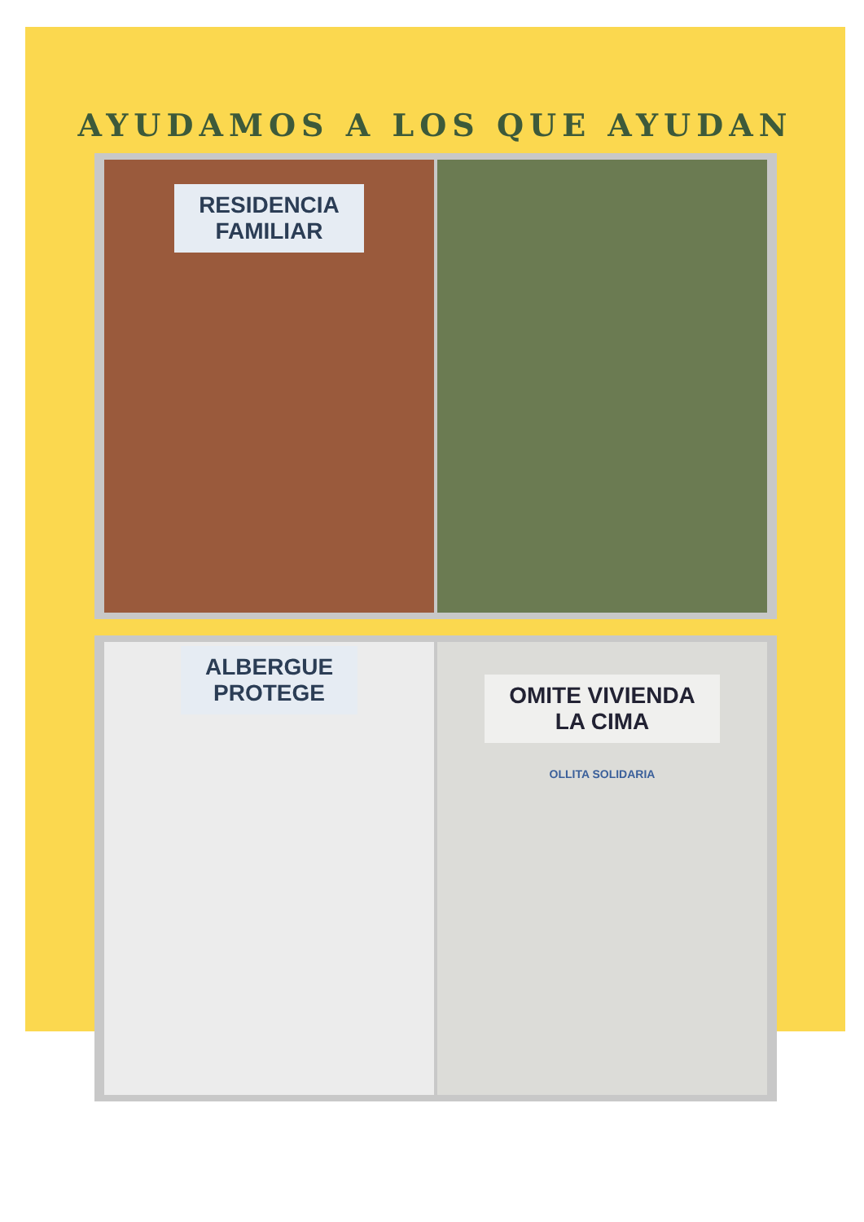AYUDAMOS A LOS QUE AYUDAN
RESIDENCIA
FAMILIAR
ALBERGUE
PROTEGE
OMITE VIVIENDA
LA CIMA
OLLITA SOLIDARIA